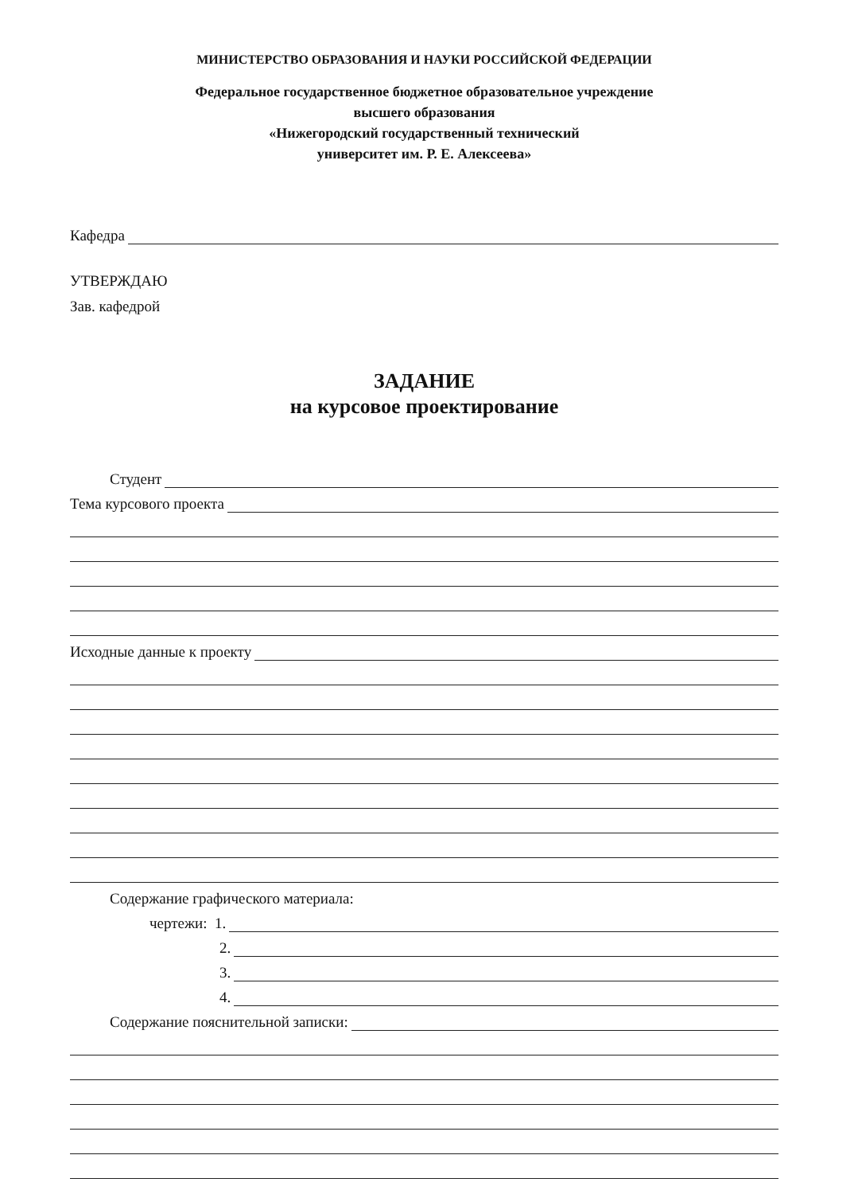МИНИСТЕРСТВО ОБРАЗОВАНИЯ И НАУКИ РОССИЙСКОЙ ФЕДЕРАЦИИ
Федеральное государственное бюджетное образовательное учреждение
высшего образования
«Нижегородский государственный технический
университет им. Р. Е. Алексеева»
Кафедра
УТВЕРЖДАЮ
Зав. кафедрой
ЗАДАНИЕ
на курсовое проектирование
Студент
Тема курсового проекта
Исходные данные к проекту
Содержание графического материала:
чертежи: 1.
2.
3.
4.
Содержание пояснительной записки: